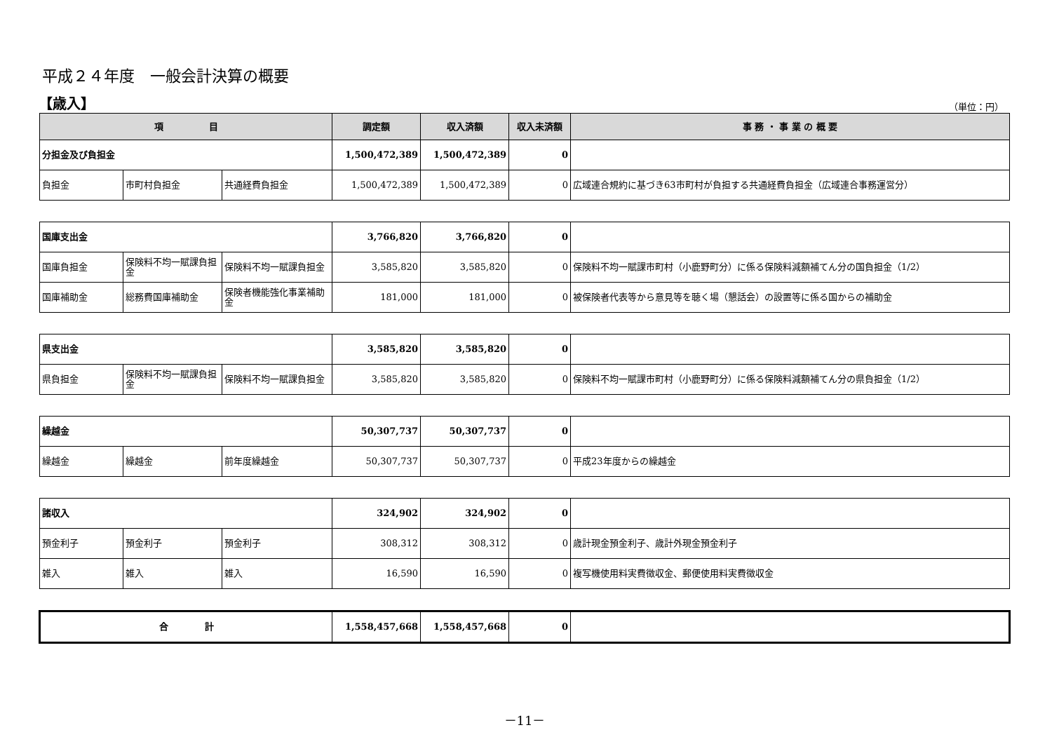平成２４年度　一般会計決算の概要
【歳入】
（単位：円）
| 項 目 | | | 調定額 | 収入済額 | 収入未済額 | 事 務 ・ 事 業 の 概 要 |
| --- | --- | --- | --- | --- | --- | --- |
| 分担金及び負担金 | | | 1,500,472,389 | 1,500,472,389 | 0 | |
| 負担金 | 市町村負担金 | 共通経費負担金 | 1,500,472,389 | 1,500,472,389 | 0 | 広域連合規約に基づき63市町村が負担する共通経費負担金（広域連合事務運営分） |
| 国庫支出金 | | | 3,766,820 | 3,766,820 | 0 | |
| 国庫負担金 | 保険料不均一賦課負担金 | 保険料不均一賦課負担金 | 3,585,820 | 3,585,820 | 0 | 保険料不均一賦課市町村（小鹿野町分）に係る保険料減額補てん分の国負担金（1/2） |
| 国庫補助金 | 総務費国庫補助金 | 保険者機能強化事業補助金 | 181,000 | 181,000 | 0 | 被保険者代表等から意見等を聴く場（懇話会）の設置等に係る国からの補助金 |
| 県支出金 | | | 3,585,820 | 3,585,820 | 0 | |
| 県負担金 | 保険料不均一賦課負担金 | 保険料不均一賦課負担金 | 3,585,820 | 3,585,820 | 0 | 保険料不均一賦課市町村（小鹿野町分）に係る保険料減額補てん分の県負担金（1/2） |
| 繰越金 | | | 50,307,737 | 50,307,737 | 0 | |
| 繰越金 | 繰越金 | 前年度繰越金 | 50,307,737 | 50,307,737 | 0 | 平成23年度からの繰越金 |
| 諸収入 | | | 324,902 | 324,902 | 0 | |
| 預金利子 | 預金利子 | 預金利子 | 308,312 | 308,312 | 0 | 歳計現金預金利子、歳計外現金預金利子 |
| 雑入 | 雑入 | 雑入 | 16,590 | 16,590 | 0 | 複写機使用料実費徴収金、郵便使用料実費徴収金 |
| 合 計 | | | 1,558,457,668 | 1,558,457,668 | 0 | |
－11－